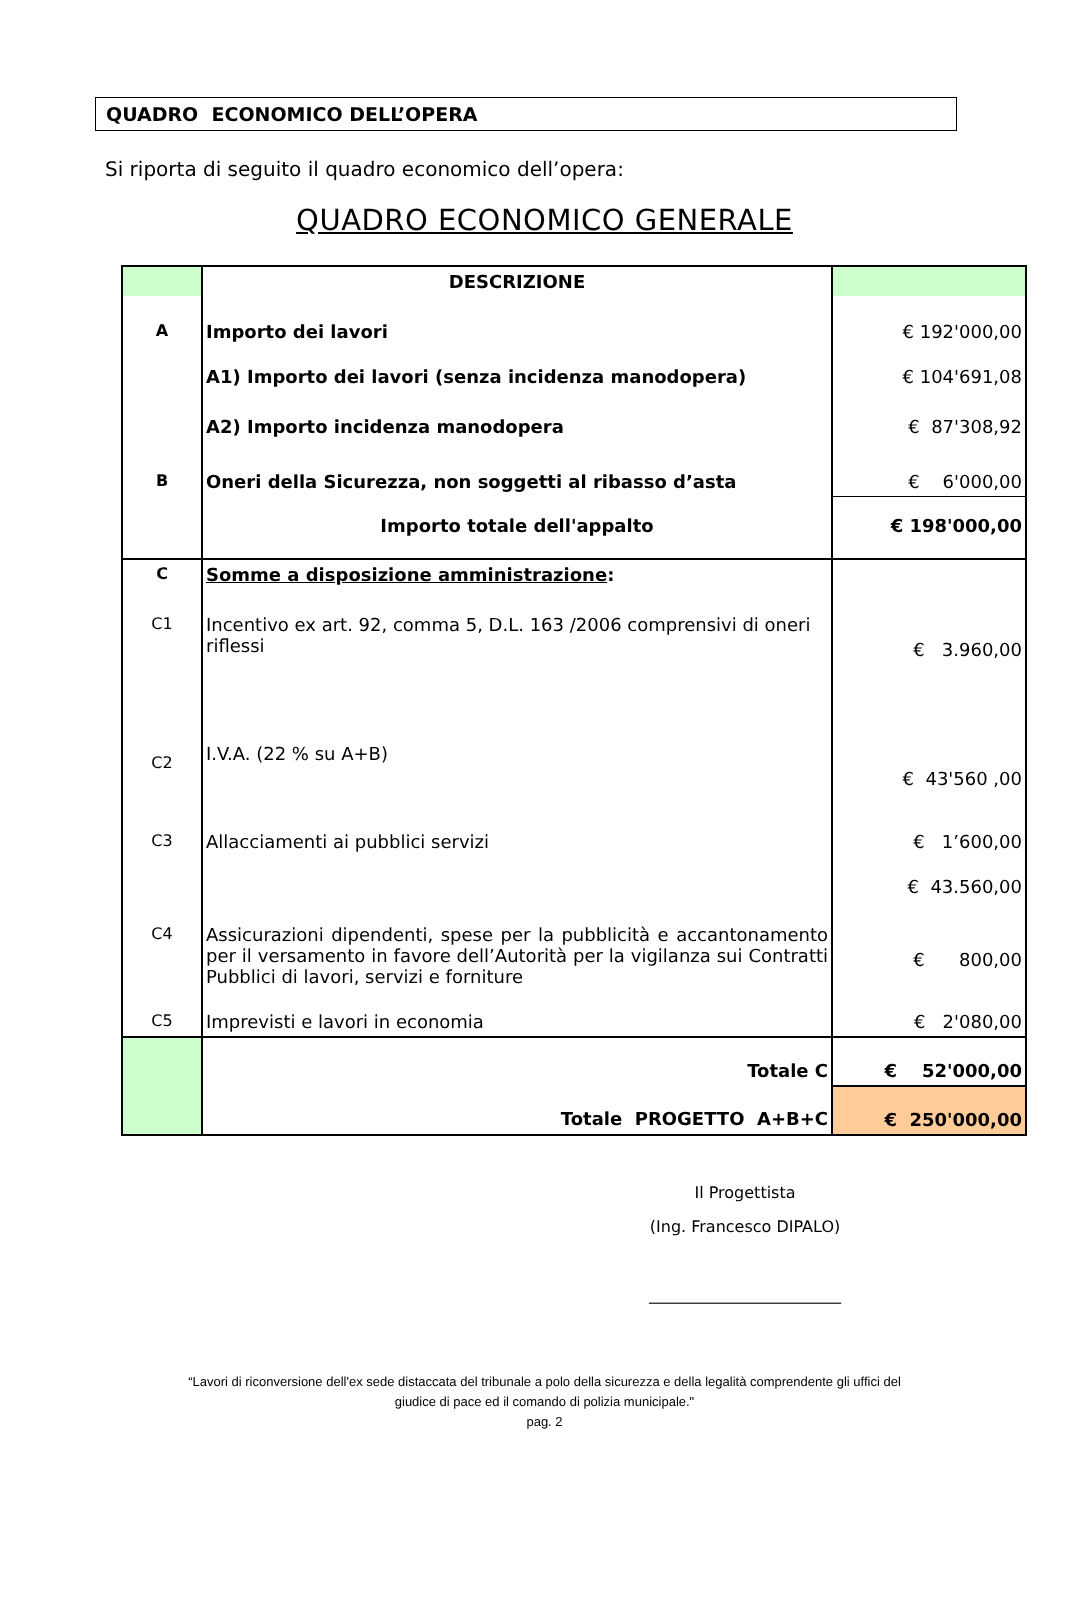QUADRO ECONOMICO DELL’OPERA
Si riporta di seguito il quadro economico dell’opera:
QUADRO ECONOMICO GENERALE
| | DESCRIZIONE | |
| A | Importo dei lavori | € 192'000,00 |
| | A1) Importo dei lavori (senza incidenza manodopera) | € 104'691,08 |
| | A2) Importo incidenza manodopera | € 87'308,92 |
| B | Oneri della Sicurezza, non soggetti al ribasso d’asta | € 6'000,00 |
| | Importo totale dell'appalto | € 198'000,00 |
| C | Somme a disposizione amministrazione : | |
| C1 | Incentivo ex art. 92, comma 5, D.L. 163 /2006 comprensivi di oneri riflessi | € 3.960,00 |
| C2 | I.V.A. (22 % su A+B) | € 43'560 ,00 |
| C3 | Allacciamenti ai pubblici servizi | € 1’600,00 |
| | | € 43.560,00 |
| C4 | Assicurazioni dipendenti, spese per la pubblicità e accantonamento per il versamento in favore dell’Autorità per la vigilanza sui Contratti Pubblici di lavori, servizi e forniture | € 800,00 |
| C5 | Imprevisti e lavori in economia | € 2'080,00 |
| | Totale C | € 52'000,00 |
| | Totale PROGETTO A+B+C | € 250'000,00 |
Il Progettista
(Ing. Francesco DIPALO)
________________________
“Lavori di riconversione dell'ex sede distaccata del tribunale a polo della sicurezza e della legalità comprendente gli uffici del
giudice di pace ed il comando di polizia municipale."
pag. 2